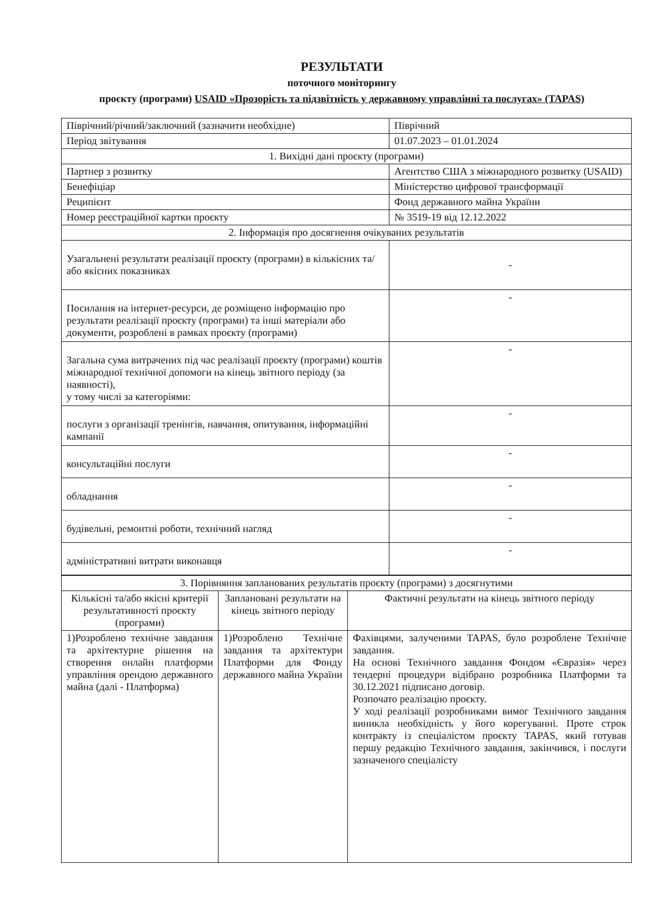РЕЗУЛЬТАТИ
поточного моніторингу
проєкту (програми) USAID «Прозорість та підзвітність у державному управлінні та послугах» (TAPAS)
| Піврічний/річний/заключний (зазначити необхідне) | Піврічний |
| Період звітування | 01.07.2023 – 01.01.2024 |
| 1. Вихідні дані проєкту (програми) | |
| Партнер з розвитку | Агентство США з міжнародного розвитку (USAID) |
| Бенефіціар | Міністерство цифрової трансформації |
| Реципієнт | Фонд державного майна України |
| Номер реєстраційної картки проєкту | № 3519-19 від 12.12.2022 |
| 2. Інформація про досягнення очікуваних результатів | |
| Узагальнені результати реалізації проєкту (програми) в кількісних та/або якісних показниках | - |
| Посилання на інтернет-ресурси, де розміщено інформацію про результати реалізації проєкту (програми) та інші матеріали або документи, розроблені в рамках проєкту (програми) | - |
| Загальна сума витрачених під час реалізації проєкту (програми) коштів міжнародної технічної допомоги на кінець звітного періоду (за наявності), у тому числі за категоріями: | - |
| послуги з організації тренінгів, навчання, опитування, інформаційні кампанії | - |
| консультаційні послуги | - |
| обладнання | - |
| будівельні, ремонтні роботи, технічний нагляд | - |
| адміністративні витрати виконавця | - |
| 3. Порівняння запланованих результатів проєкту (програми) з досягнутими | | |
| Кількісні та/або якісні критерії результативності проєкту (програми) | Заплановані результати на кінець звітного періоду | Фактичні результати на кінець звітного періоду |
| 1)Розроблено технічне завдання та архітектурне рішення на створення онлайн платформи управління орендою державного майна (далі - Платформа) | 1)Розроблено Технічне завдання та архітектури Платформи для Фонду державного майна України | Фахівцями, залученими TAPAS, було розроблене Технічне завдання. На основі Технічного завдання Фондом «Євразія» через тендерні процедури відібрано розробника Платформи та 30.12.2021 підписано договір. Розпочато реалізацію проєкту. У ході реалізації розробниками вимог Технічного завдання виникла необхідність у його корегуванні. Проте строк контракту із спеціалістом проєкту TAPAS, який готував першу редакцію Технічного завдання, закінчився, і послуги зазначеного спеціалісту |